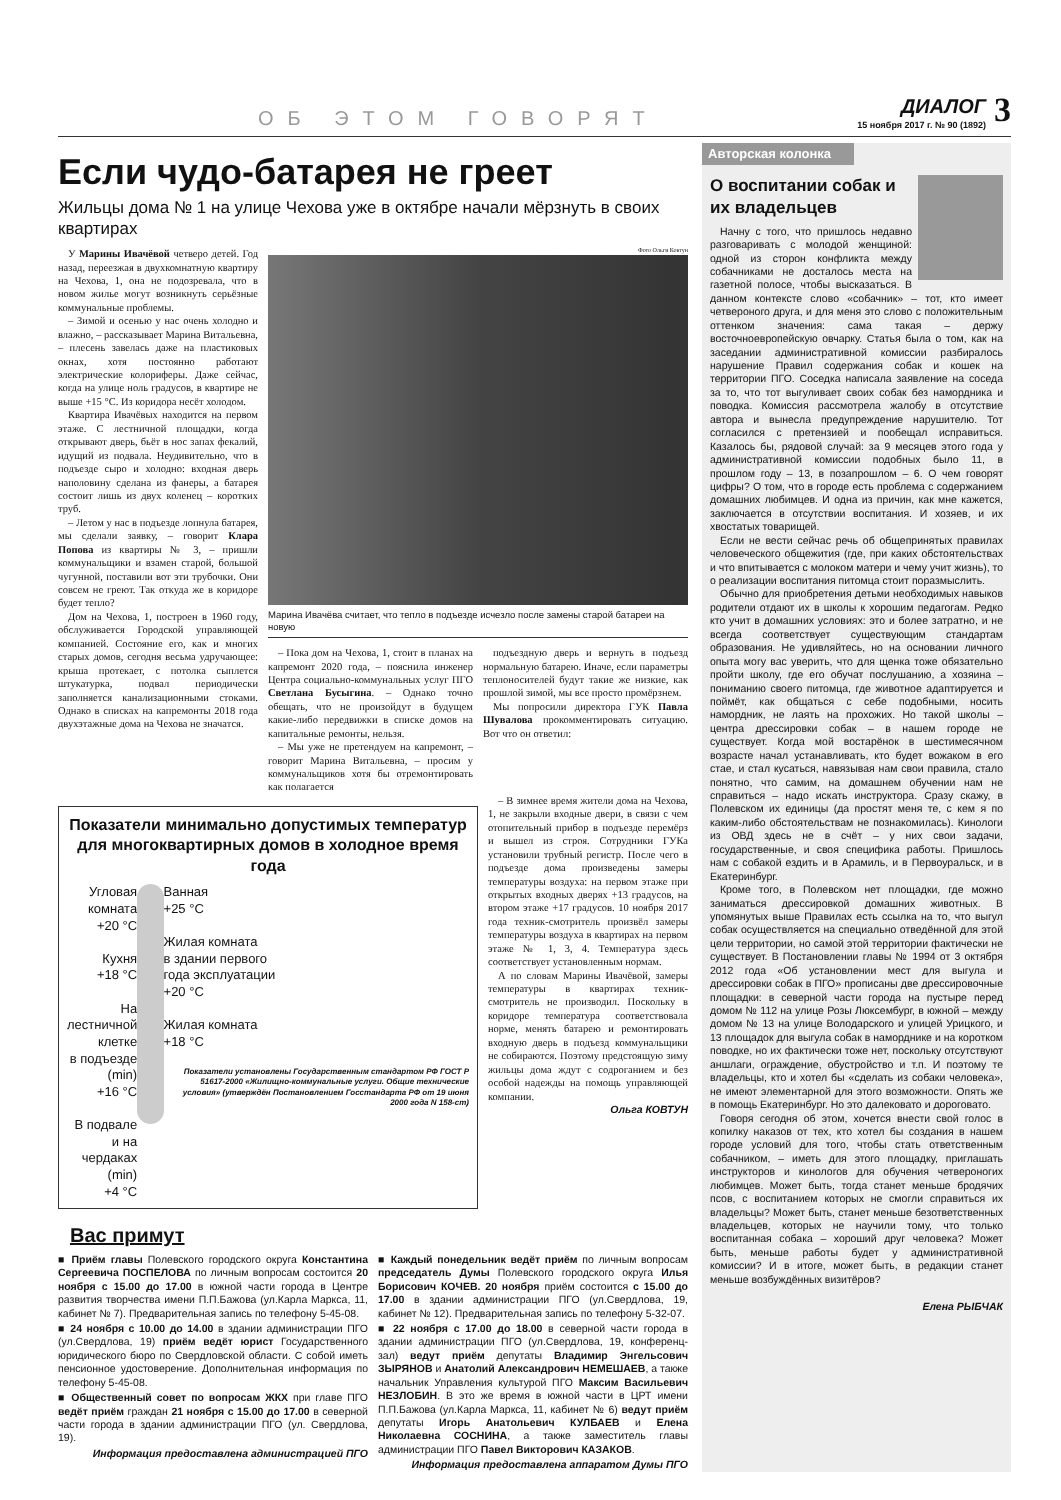ОБ ЭТОМ ГОВОРЯТ
ДИАЛОГ
15 ноября 2017 г. № 90 (1892)
3
Если чудо-батарея не греет
Жильцы дома № 1 на улице Чехова уже в октябре начали мёрзнуть в своих квартирах
У Марины Ивачёвой четверо детей. Год назад, переезжая в двухкомнатную квартиру на Чехова, 1, она не подозревала, что в новом жилье могут возникнуть серьёзные коммунальные проблемы.
– Зимой и осенью у нас очень холодно и влажно, – рассказывает Марина Витальевна, – плесень завелась даже на пластиковых окнах, хотя постоянно работают электрические колориферы. Даже сейчас, когда на улице ноль градусов, в квартире не выше +15 °С. Из коридора несёт холодом.
Квартира Ивачёвых находится на первом этаже. С лестничной площадки, когда открывают дверь, бьёт в нос запах фекалий, идущий из подвала. Неудивительно, что в подъезде сыро и холодно: входная дверь наполовину сделана из фанеры, а батарея состоит лишь из двух коленец – коротких труб.
– Летом у нас в подъезде лопнула батарея, мы сделали заявку, – говорит Клара Попова из квартиры № 3, – пришли коммунальщики и взамен старой, большой чугунной, поставили вот эти трубочки. Они совсем не греют. Так откуда же в коридоре будет тепло?
Дом на Чехова, 1, построен в 1960 году, обслуживается Городской управляющей компанией. Состояние его, как и многих старых домов, сегодня весьма удручающее: крыша протекает, с потолка сыплется штукатурка, подвал периодически заполняется канализационными стоками. Однако в списках на капремонты 2018 года двухэтажные дома на Чехова не значатся.
Фото Ольги Ковтун
Марина Ивачёва считает, что тепло в подъезде исчезло после замены старой батареи на новую
– Пока дом на Чехова, 1, стоит в планах на капремонт 2020 года, – пояснила инженер Центра социально-коммунальных услуг ПГО Светлана Бусыгина. – Однако точно обещать, что не произойдут в будущем какие-либо передвижки в списке домов на капитальные ремонты, нельзя.
– Мы уже не претендуем на капремонт, – говорит Марина Витальевна, – просим у коммунальщиков хотя бы отремонтировать как полагается
подъездную дверь и вернуть в подъезд нормальную батарею. Иначе, если параметры теплоносителей будут такие же низкие, как прошлой зимой, мы все просто промёрзнем.
Мы попросили директора ГУК Павла Шувалова прокомментировать ситуацию. Вот что он ответил:
Показатели минимально допустимых температур для многоквартирных домов в холодное время года
Угловая комната
+20 °С
Кухня
+18 °С
На лестничной
клетке
в подъезде (min)
+16 °С
В подвале
и на чердаках
(min)
+4 °С
Ванная
+25 °С
Жилая комната
в здании первого
года эксплуатации
+20 °С
Жилая комната
+18 °С
Показатели установлены Государственным стандартом РФ ГОСТ Р 51617-2000 «Жилищно-коммунальные услуги. Общие технические условия» (утверждён Постановлением Госстандарта РФ от 19 июня 2000 года N 158-ст)
– В зимнее время жители дома на Чехова, 1, не закрыли входные двери, в связи с чем отопительный прибор в подъезде перемёрз и вышел из строя. Сотрудники ГУКа установили трубный регистр. После чего в подъезде дома произведены замеры температуры воздуха: на первом этаже при открытых входных дверях +13 градусов, на втором этаже +17 градусов. 10 ноября 2017 года техник-смотритель произвёл замеры температуры воздуха в квартирах на первом этаже № 1, 3, 4. Температура здесь соответствует установленным нормам.
А по словам Марины Ивачёвой, замеры температуры в квартирах техник-смотритель не производил. Поскольку в коридоре температура соответствовала норме, менять батарею и ремонтировать входную дверь в подъезд коммунальщики не собираются. Поэтому предстоящую зиму жильцы дома ждут с содроганием и без особой надежды на помощь управляющей компании.
Ольга КОВТУН
Вас примут
■ Приём главы Полевского городского округа Константина Сергеевича ПОСПЕЛОВА по личным вопросам состоится 20 ноября с 15.00 до 17.00 в южной части города в Центре развития творчества имени П.П.Бажова (ул.Карла Маркса, 11, кабинет № 7). Предварительная запись по телефону 5-45-08.
■ 24 ноября с 10.00 до 14.00 в здании администрации ПГО (ул.Свердлова, 19) приём ведёт юрист Государственного юридического бюро по Свердловской области. С собой иметь пенсионное удостоверение. Дополнительная информация по телефону 5-45-08.
■ Общественный совет по вопросам ЖКХ при главе ПГО ведёт приём граждан 21 ноября с 15.00 до 17.00 в северной части города в здании администрации ПГО (ул. Свердлова, 19).
Информация предоставлена администрацией ПГО
■ Каждый понедельник ведёт приём по личным вопросам председатель Думы Полевского городского округа Илья Борисович КОЧЕВ. 20 ноября приём состоится с 15.00 до 17.00 в здании администрации ПГО (ул.Свердлова, 19, кабинет № 12). Предварительная запись по телефону 5-32-07.
■ 22 ноября с 17.00 до 18.00 в северной части города в здании администрации ПГО (ул.Свердлова, 19, конференц-зал) ведут приём депутаты Владимир Энгельсович ЗЫРЯНОВ и Анатолий Александрович НЕМЕШАЕВ, а также начальник Управления культурой ПГО Максим Васильевич НЕЗЛОБИН. В это же время в южной части в ЦРТ имени П.П.Бажова (ул.Карла Маркса, 11, кабинет № 6) ведут приём депутаты Игорь Анатольевич КУЛБАЕВ и Елена Николаевна СОСНИНА, а также заместитель главы администрации ПГО Павел Викторович КАЗАКОВ.
Информация предоставлена аппаратом Думы ПГО
Авторская колонка
О воспитании собак и их владельцев
Начну с того, что пришлось недавно разговаривать с молодой женщиной: одной из сторон конфликта между собачниками не досталось места на газетной полосе, чтобы высказаться. В данном контексте слово «собачник» – тот, кто имеет четвероного друга, и для меня это слово с положительным оттенком значения: сама такая – держу восточноевропейскую овчарку. Статья была о том, как на заседании административной комиссии разбиралось нарушение Правил содержания собак и кошек на территории ПГО. Соседка написала заявление на соседа за то, что тот выгуливает своих собак без намордника и поводка. Комиссия рассмотрела жалобу в отсутствие автора и вынесла предупреждение нарушителю. Тот согласился с претензией и пообещал исправиться. Казалось бы, рядовой случай: за 9 месяцев этого года у административной комиссии подобных было 11, в прошлом году – 13, в позапрошлом – 6. О чем говорят цифры? О том, что в городе есть проблема с содержанием домашних любимцев. И одна из причин, как мне кажется, заключается в отсутствии воспитания. И хозяев, и их хвостатых товарищей.
Если не вести сейчас речь об общепринятых правилах человеческого общежития (где, при каких обстоятельствах и что впитывается с молоком матери и чему учит жизнь), то о реализации воспитания питомца стоит поразмыслить.
Обычно для приобретения детьми необходимых навыков родители отдают их в школы к хорошим педагогам. Редко кто учит в домашних условиях: это и более затратно, и не всегда соответствует существующим стандартам образования. Не удивляйтесь, но на основании личного опыта могу вас уверить, что для щенка тоже обязательно пройти школу, где его обучат послушанию, а хозяина – пониманию своего питомца, где животное адаптируется и поймёт, как общаться с себе подобными, носить намордник, не лаять на прохожих. Но такой школы – центра дрессировки собак – в нашем городе не существует. Когда мой востарёнок в шестимесячном возрасте начал устанавливать, кто будет вожаком в его стае, и стал кусаться, навязывая нам свои правила, стало понятно, что самим, на домашнем обучении нам не справиться – надо искать инструктора. Сразу скажу, в Полевском их единицы (да простят меня те, с кем я по каким-либо обстоятельствам не познакомилась). Кинологи из ОВД здесь не в счёт – у них свои задачи, государственные, и своя специфика работы. Пришлось нам с собакой ездить и в Арамиль, и в Первоуральск, и в Екатеринбург.
Кроме того, в Полевском нет площадки, где можно заниматься дрессировкой домашних животных. В упомянутых выше Правилах есть ссылка на то, что выгул собак осуществляется на специально отведённой для этой цели территории, но самой этой территории фактически не существует. В Постановлении главы № 1994 от 3 октября 2012 года «Об установлении мест для выгула и дрессировки собак в ПГО» прописаны две дрессировочные площадки: в северной части города на пустыре перед домом № 112 на улице Розы Люксембург, в южной – между домом № 13 на улице Володарского и улицей Урицкого, и 13 площадок для выгула собак в наморднике и на коротком поводке, но их фактически тоже нет, поскольку отсутствуют аншлаги, ограждение, обустройство и т.п. И поэтому те владельцы, кто и хотел бы «сделать из собаки человека», не имеют элементарной для этого возможности. Опять же в помощь Екатеринбург. Но это далековато и дороговато.
Говоря сегодня об этом, хочется внести свой голос в копилку наказов от тех, кто хотел бы создания в нашем городе условий для того, чтобы стать ответственным собачником, – иметь для этого площадку, приглашать инструкторов и кинологов для обучения четвероногих любимцев. Может быть, тогда станет меньше бродячих псов, с воспитанием которых не смогли справиться их владельцы? Может быть, станет меньше безответственных владельцев, которых не научили тому, что только воспитанная собака – хороший друг человека? Может быть, меньше работы будет у административной комиссии? И в итоге, может быть, в редакции станет меньше возбуждённых визитёров?
Елена РЫБЧАК